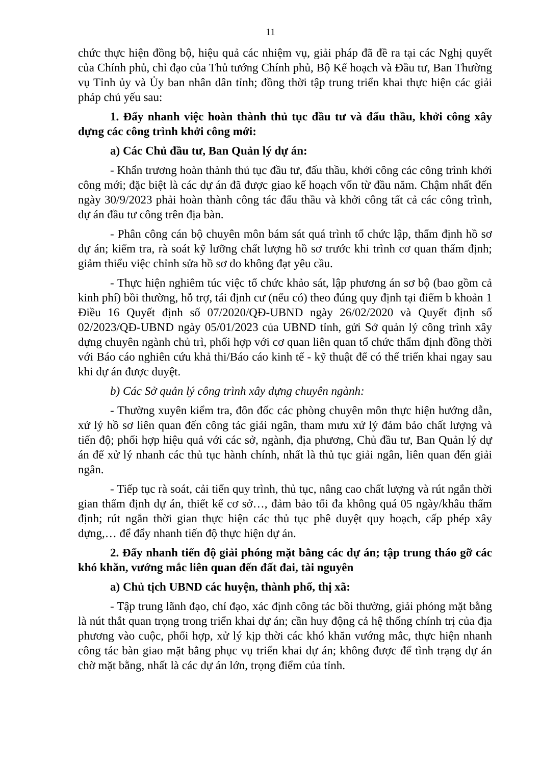11
chức thực hiện đồng bộ, hiệu quả các nhiệm vụ, giải pháp đã đề ra tại các Nghị quyết của Chính phủ, chỉ đạo của Thủ tướng Chính phủ, Bộ Kế hoạch và Đầu tư, Ban Thường vụ Tỉnh ủy và Ủy ban nhân dân tỉnh; đồng thời tập trung triển khai thực hiện các giải pháp chủ yếu sau:
1. Đẩy nhanh việc hoàn thành thủ tục đầu tư và đấu thầu, khởi công xây dựng các công trình khởi công mới:
a) Các Chủ đầu tư, Ban Quản lý dự án:
- Khẩn trương hoàn thành thủ tục đầu tư, đấu thầu, khởi công các công trình khởi công mới; đặc biệt là các dự án đã được giao kế hoạch vốn từ đầu năm. Chậm nhất đến ngày 30/9/2023 phải hoàn thành công tác đấu thầu và khởi công tất cả các công trình, dự án đầu tư công trên địa bàn.
- Phân công cán bộ chuyên môn bám sát quá trình tổ chức lập, thẩm định hồ sơ dự án; kiểm tra, rà soát kỹ lưỡng chất lượng hồ sơ trước khi trình cơ quan thẩm định; giảm thiểu việc chỉnh sửa hồ sơ do không đạt yêu cầu.
- Thực hiện nghiêm túc việc tổ chức khảo sát, lập phương án sơ bộ (bao gồm cả kinh phí) bồi thường, hỗ trợ, tái định cư (nếu có) theo đúng quy định tại điểm b khoản 1 Điều 16 Quyết định số 07/2020/QĐ-UBND ngày 26/02/2020 và Quyết định số 02/2023/QĐ-UBND ngày 05/01/2023 của UBND tỉnh, gửi Sở quản lý công trình xây dựng chuyên ngành chủ trì, phối hợp với cơ quan liên quan tổ chức thẩm định đồng thời với Báo cáo nghiên cứu khả thi/Báo cáo kinh tế - kỹ thuật để có thể triển khai ngay sau khi dự án được duyệt.
b) Các Sở quản lý công trình xây dựng chuyên ngành:
- Thường xuyên kiểm tra, đôn đốc các phòng chuyên môn thực hiện hướng dẫn, xử lý hồ sơ liên quan đến công tác giải ngân, tham mưu xử lý đảm bảo chất lượng và tiến độ; phối hợp hiệu quả với các sở, ngành, địa phương, Chủ đầu tư, Ban Quản lý dự án để xử lý nhanh các thủ tục hành chính, nhất là thủ tục giải ngân, liên quan đến giải ngân.
- Tiếp tục rà soát, cải tiến quy trình, thủ tục, nâng cao chất lượng và rút ngắn thời gian thẩm định dự án, thiết kế cơ sở…, đảm bảo tối đa không quá 05 ngày/khâu thẩm định; rút ngắn thời gian thực hiện các thủ tục phê duyệt quy hoạch, cấp phép xây dựng,… để đẩy nhanh tiến độ thực hiện dự án.
2. Đẩy nhanh tiến độ giải phóng mặt bằng các dự án; tập trung tháo gỡ các khó khăn, vướng mắc liên quan đến đất đai, tài nguyên
a) Chủ tịch UBND các huyện, thành phố, thị xã:
- Tập trung lãnh đạo, chỉ đạo, xác định công tác bồi thường, giải phóng mặt bằng là nút thắt quan trọng trong triển khai dự án; cần huy động cả hệ thống chính trị của địa phương vào cuộc, phối hợp, xử lý kịp thời các khó khăn vướng mắc, thực hiện nhanh công tác bàn giao mặt bằng phục vụ triển khai dự án; không được để tình trạng dự án chờ mặt bằng, nhất là các dự án lớn, trọng điểm của tỉnh.